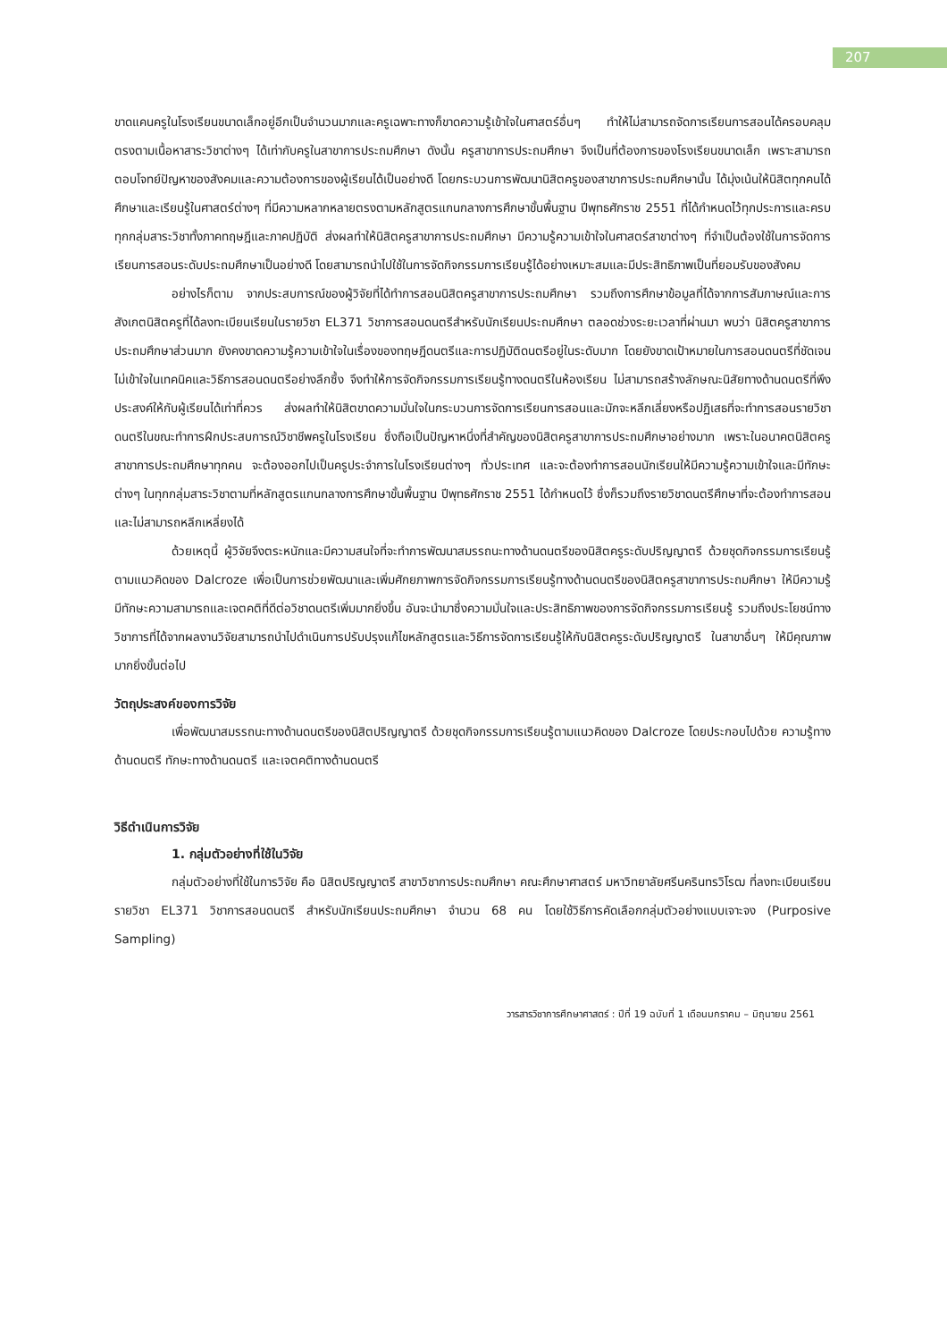207
ขาดแคนครูในโรงเรียนขนาดเล็กอยู่อีกเป็นจำนวนมากและครูเฉพาะทางก็ขาดความรู้เข้าใจในศาสตร์อื่นๆ ทำให้ไม่สามารถจัดการเรียนการสอนได้ครอบคลุม ตรงตามเนื้อหาสาระวิชาต่างๆ ได้เท่ากับครูในสาขาการประถมศึกษา ดังนั้น ครูสาขาการประถมศึกษา จึงเป็นที่ต้องการของโรงเรียนขนาดเล็ก เพราะสามารถตอบโจทย์ปัญหาของสังคมและความต้องการของผู้เรียนได้เป็นอย่างดี โดยกระบวนการพัฒนานิสิตครูของสาขาการประถมศึกษานั้น ได้มุ่งเน้นให้นิสิตทุกคนได้ศึกษาและเรียนรู้ในศาสตร์ต่างๆ ที่มีความหลากหลายตรงตามหลักสูตรแกนกลางการศึกษาขั้นพื้นฐาน ปีพุทธศักราช 2551 ที่ได้กำหนดไว้ทุกประการและครบทุกกลุ่มสาระวิชาทั้งภาคทฤษฎีและภาคปฏิบัติ ส่งผลทำให้นิสิตครูสาขาการประถมศึกษา มีความรู้ความเข้าใจในศาสตร์สาขาต่างๆ ที่จำเป็นต้องใช้ในการจัดการเรียนการสอนระดับประถมศึกษาเป็นอย่างดี โดยสามารถนำไปใช้ในการจัดกิจกรรมการเรียนรู้ได้อย่างเหมาะสมและมีประสิทธิภาพเป็นที่ยอมรับของสังคม
อย่างไรก็ตาม จากประสบการณ์ของผู้วิจัยที่ได้ทำการสอนนิสิตครูสาขาการประถมศึกษา รวมถึงการศึกษาข้อมูลที่ได้จากการสัมภาษณ์และการสังเกตนิสิตครูที่ได้ลงทะเบียนเรียนในรายวิชา EL371 วิชาการสอนดนตรีสำหรับนักเรียนประถมศึกษา ตลอดช่วงระยะเวลาที่ผ่านมา พบว่า นิสิตครูสาขาการประถมศึกษาส่วนมาก ยังคงขาดความรู้ความเข้าใจในเรื่องของทฤษฎีดนตรีและการปฏิบัติดนตรีอยู่ในระดับมาก โดยยังขาดเป้าหมายในการสอนดนตรีที่ชัดเจน ไม่เข้าใจในเทคนิคและวิธีการสอนดนตรีอย่างลึกซึ้ง จึงทำให้การจัดกิจกรรมการเรียนรู้ทางดนตรีในห้องเรียน ไม่สามารถสร้างลักษณะนิสัยทางด้านดนตรีที่พึงประสงค์ให้กับผู้เรียนได้เท่าที่ควร ส่งผลทำให้นิสิตขาดความมั่นใจในกระบวนการจัดการเรียนการสอนและมักจะหลีกเลี่ยงหรือปฏิเสธที่จะทำการสอนรายวิชาดนตรีในขณะทำการฝึกประสบการณ์วิชาชีพครูในโรงเรียน ซึ่งถือเป็นปัญหาหนึ่งที่สำคัญของนิสิตครูสาขาการประถมศึกษาอย่างมาก เพราะในอนาคตนิสิตครูสาขาการประถมศึกษาทุกคน จะต้องออกไปเป็นครูประจำการในโรงเรียนต่างๆ ทั่วประเทศ และจะต้องทำการสอนนักเรียนให้มีความรู้ความเข้าใจและมีทักษะต่างๆ ในทุกกลุ่มสาระวิชาตามที่หลักสูตรแกนกลางการศึกษาขั้นพื้นฐาน ปีพุทธศักราช 2551 ได้กำหนดไว้ ซึ่งก็รวมถึงรายวิชาดนตรีศึกษาที่จะต้องทำการสอนและไม่สามารถหลีกเหลี่ยงได้
ด้วยเหตุนี้ ผู้วิจัยจึงตระหนักและมีความสนใจที่จะทำการพัฒนาสมรรถนะทางด้านดนตรีของนิสิตครูระดับปริญญาตรี ด้วยชุดกิจกรรมการเรียนรู้ตามแนวคิดของ Dalcroze เพื่อเป็นการช่วยพัฒนาและเพิ่มศักยภาพการจัดกิจกรรมการเรียนรู้ทางด้านดนตรีของนิสิตครูสาขาการประถมศึกษา ให้มีความรู้ มีทักษะความสามารถและเจตคติที่ดีต่อวิชาดนตรีเพิ่มมากยิ่งขึ้น อันจะนำมาซึ่งความมั่นใจและประสิทธิภาพของการจัดกิจกรรมการเรียนรู้ รวมถึงประโยชน์ทางวิชาการที่ได้จากผลงานวิจัยสามารถนำไปดำเนินการปรับปรุงแก้ไขหลักสูตรและวิธีการจัดการเรียนรู้ให้กับนิสิตครูระดับปริญญาตรี ในสาขาอื่นๆ ให้มีคุณภาพมากยิ่งขั้นต่อไป
วัตถุประสงค์ของการวิจัย
เพื่อพัฒนาสมรรถนะทางด้านดนตรีของนิสิตปริญญาตรี ด้วยชุดกิจกรรมการเรียนรู้ตามแนวคิดของ Dalcroze โดยประกอบไปด้วย ความรู้ทางด้านดนตรี ทักษะทางด้านดนตรี และเจตคติทางด้านดนตรี
วิธีดำเนินการวิจัย
1. กลุ่มตัวอย่างที่ใช้ในวิจัย
กลุ่มตัวอย่างที่ใช้ในการวิจัย คือ นิสิตปริญญาตรี สาขาวิชาการประถมศึกษา คณะศึกษาศาสตร์ มหาวิทยาลัยศรีนครินทรวิโรฒ ที่ลงทะเบียนเรียนรายวิชา EL371 วิชาการสอนดนตรี สำหรับนักเรียนประถมศึกษา จำนวน 68 คน โดยใช้วิธีการคัดเลือกกลุ่มตัวอย่างแบบเจาะจง (Purposive Sampling)
วารสารวิชาการศึกษาศาสตร์ : ปีที่ 19 ฉบับที่ 1 เดือนมกราคม – มิถุนายน 2561